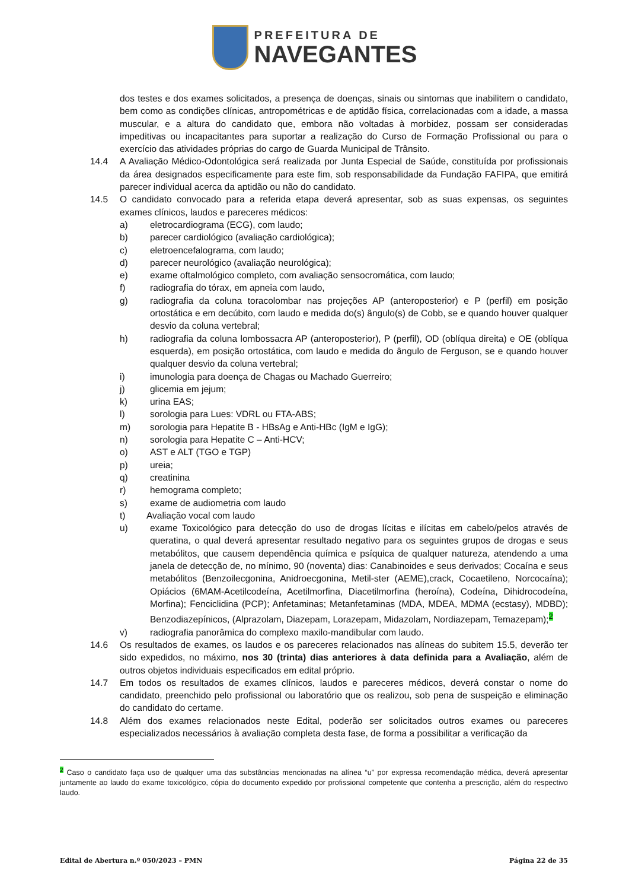PREFEITURA DE
NAVEGANTES
dos testes e dos exames solicitados, a presença de doenças, sinais ou sintomas que inabilitem o candidato, bem como as condições clínicas, antropométricas e de aptidão física, correlacionadas com a idade, a massa muscular, e a altura do candidato que, embora não voltadas à morbidez, possam ser consideradas impeditivas ou incapacitantes para suportar a realização do Curso de Formação Profissional ou para o exercício das atividades próprias do cargo de Guarda Municipal de Trânsito.
14.4 A Avaliação Médico-Odontológica será realizada por Junta Especial de Saúde, constituída por profissionais da área designados especificamente para este fim, sob responsabilidade da Fundação FAFIPA, que emitirá parecer individual acerca da aptidão ou não do candidato.
14.5 O candidato convocado para a referida etapa deverá apresentar, sob as suas expensas, os seguintes exames clínicos, laudos e pareceres médicos:
a) eletrocardiograma (ECG), com laudo;
b) parecer cardiológico (avaliação cardiológica);
c) eletroencefalograma, com laudo;
d) parecer neurológico (avaliação neurológica);
e) exame oftalmológico completo, com avaliação sensocromática, com laudo;
f) radiografia do tórax, em apneia com laudo,
g) radiografia da coluna toracolombar nas projeções AP (anteroposterior) e P (perfil) em posição ortostática e em decúbito, com laudo e medida do(s) ângulo(s) de Cobb, se e quando houver qualquer desvio da coluna vertebral;
h) radiografia da coluna lombossacra AP (anteroposterior), P (perfil), OD (oblíqua direita) e OE (oblíqua esquerda), em posição ortostática, com laudo e medida do ângulo de Ferguson, se e quando houver qualquer desvio da coluna vertebral;
i) imunologia para doença de Chagas ou Machado Guerreiro;
j) glicemia em jejum;
k) urina EAS;
l) sorologia para Lues: VDRL ou FTA-ABS;
m) sorologia para Hepatite B - HBsAg e Anti-HBc (IgM e IgG);
n) sorologia para Hepatite C – Anti-HCV;
o) AST e ALT (TGO e TGP)
p) ureia;
q) creatinina
r) hemograma completo;
s) exame de audiometria com laudo
t) Avaliação vocal com laudo
u) exame Toxicológico para detecção do uso de drogas lícitas e ilícitas em cabelo/pelos através de queratina, o qual deverá apresentar resultado negativo para os seguintes grupos de drogas e seus metabólitos, que causem dependência química e psíquica de qualquer natureza, atendendo a uma janela de detecção de, no mínimo, 90 (noventa) dias: Canabinoides e seus derivados; Cocaína e seus metabólitos (Benzoilecgonina, Anidroecgonina, Metil-ster (AEME),crack, Cocaetileno, Norcocaína); Opiácios (6MAM-Acetilcodeína, Acetilmorfina, Diacetilmorfina (heroína), Codeína, Dihidrocodeína, Morfina); Fenciclidina (PCP); Anfetaminas; Metanfetaminas (MDA, MDEA, MDMA (ecstasy), MDBD); Benzodiazepínicos, (Alprazolam, Diazepam, Lorazepam, Midazolam, Nordiazepam, Temazepam);<sup>2</sup>
v) radiografia panorâmica do complexo maxilo-mandibular com laudo.
14.6 Os resultados de exames, os laudos e os pareceres relacionados nas alíneas do subitem 15.5, deverão ter sido expedidos, no máximo, nos 30 (trinta) dias anteriores à data definida para a Avaliação, além de outros objetos individuais especificados em edital próprio.
14.7 Em todos os resultados de exames clínicos, laudos e pareceres médicos, deverá constar o nome do candidato, preenchido pelo profissional ou laboratório que os realizou, sob pena de suspeição e eliminação do candidato do certame.
14.8 Além dos exames relacionados neste Edital, poderão ser solicitados outros exames ou pareceres especializados necessários à avaliação completa desta fase, de forma a possibilitar a verificação da
<sup>2</sup> Caso o candidato faça uso de qualquer uma das substâncias mencionadas na alínea “u” por expressa recomendação médica, deverá apresentar juntamente ao laudo do exame toxicológico, cópia do documento expedido por profissional competente que contenha a prescrição, além do respectivo laudo.
Edital de Abertura n.º 050/2023 – PMN Página 22 de 35